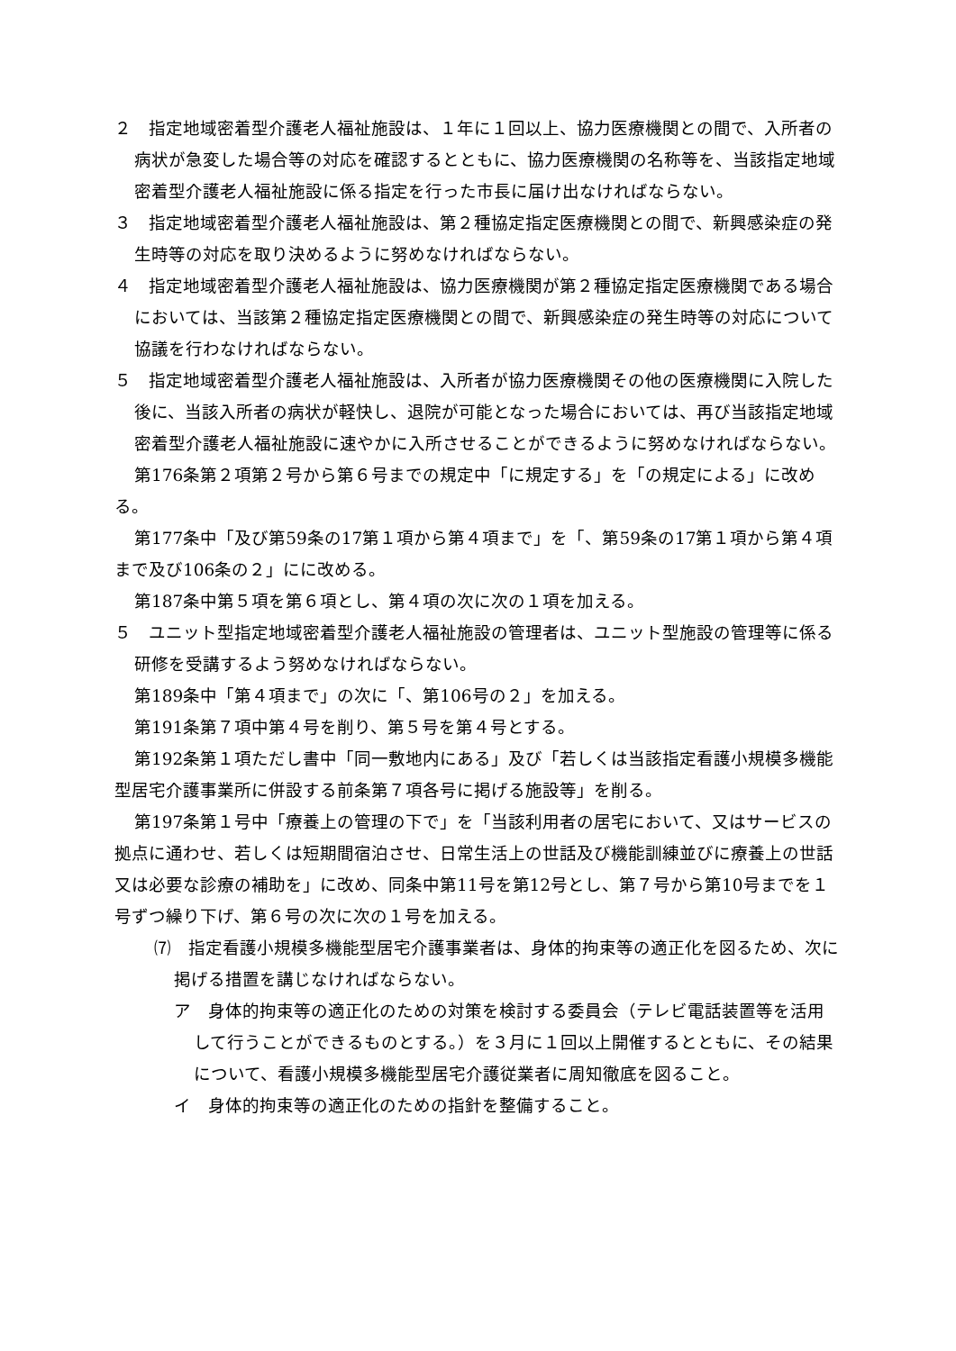２　指定地域密着型介護老人福祉施設は、１年に１回以上、協力医療機関との間で、入所者の病状が急変した場合等の対応を確認するとともに、協力医療機関の名称等を、当該指定地域密着型介護老人福祉施設に係る指定を行った市長に届け出なければならない。
３　指定地域密着型介護老人福祉施設は、第２種協定指定医療機関との間で、新興感染症の発生時等の対応を取り決めるように努めなければならない。
４　指定地域密着型介護老人福祉施設は、協力医療機関が第２種協定指定医療機関である場合においては、当該第２種協定指定医療機関との間で、新興感染症の発生時等の対応について協議を行わなければならない。
５　指定地域密着型介護老人福祉施設は、入所者が協力医療機関その他の医療機関に入院した後に、当該入所者の病状が軽快し、退院が可能となった場合においては、再び当該指定地域密着型介護老人福祉施設に速やかに入所させることができるように努めなければならない。
第176条第２項第２号から第６号までの規定中「に規定する」を「の規定による」に改める。
第177条中「及び第59条の17第１項から第４項まで」を「、第59条の17第１項から第４項まで及び106条の２」にに改める。
第187条中第５項を第６項とし、第４項の次に次の１項を加える。
５　ユニット型指定地域密着型介護老人福祉施設の管理者は、ユニット型施設の管理等に係る研修を受講するよう努めなければならない。
第189条中「第４項まで」の次に「、第106号の２」を加える。
第191条第７項中第４号を削り、第５号を第４号とする。
第192条第１項ただし書中「同一敷地内にある」及び「若しくは当該指定看護小規模多機能型居宅介護事業所に併設する前条第７項各号に掲げる施設等」を削る。
第197条第１号中「療養上の管理の下で」を「当該利用者の居宅において、又はサービスの拠点に通わせ、若しくは短期間宿泊させ、日常生活上の世話及び機能訓練並びに療養上の世話又は必要な診療の補助を」に改め、同条中第11号を第12号とし、第７号から第10号までを１号ずつ繰り下げ、第６号の次に次の１号を加える。
⑺　指定看護小規模多機能型居宅介護事業者は、身体的拘束等の適正化を図るため、次に掲げる措置を講じなければならない。
ア　身体的拘束等の適正化のための対策を検討する委員会（テレビ電話装置等を活用して行うことができるものとする。）を３月に１回以上開催するとともに、その結果について、看護小規模多機能型居宅介護従業者に周知徹底を図ること。
イ　身体的拘束等の適正化のための指針を整備すること。